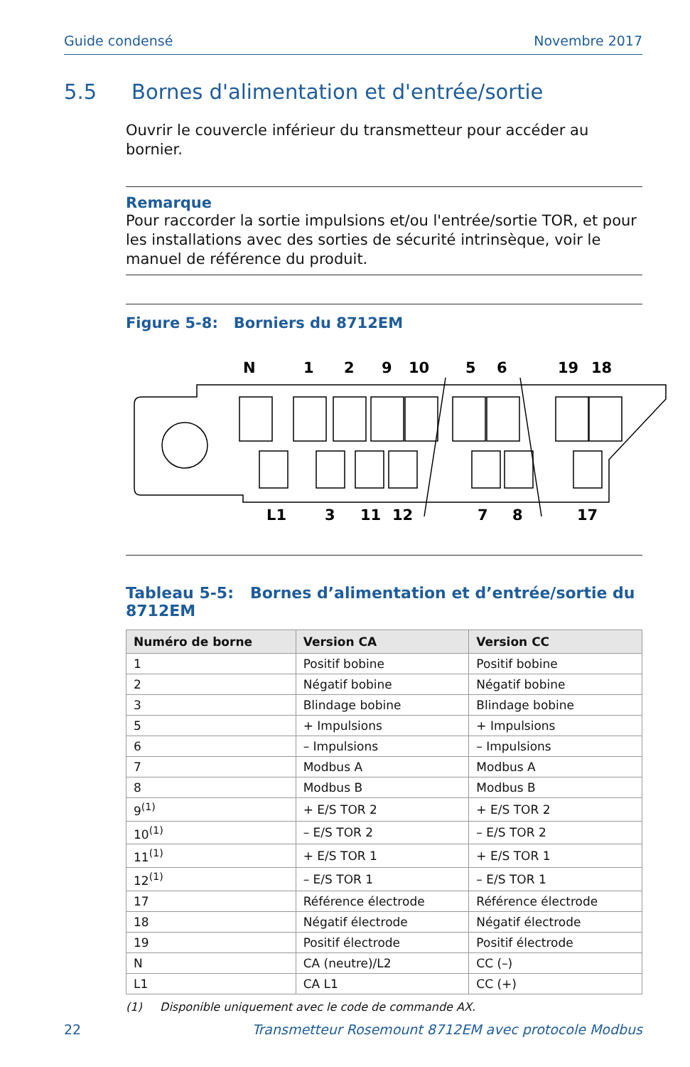Guide condensé Novembre 2017
5.5 Bornes d'alimentation et d'entrée/sortie
Ouvrir le couvercle inférieur du transmetteur pour accéder au bornier.
Remarque
Pour raccorder la sortie impulsions et/ou l'entrée/sortie TOR, et pour les installations avec des sorties de sécurité intrinsèque, voir le manuel de référence du produit.
Figure 5-8: Borniers du 8712EM
N
1
2
9
10
5
6
19
18
L1
3
11
12
7
8
17
Tableau 5-5: Bornes d’alimentation et d’entrée/sortie du 8712EM
| Numéro de borne | Version CA | Version CC |
| --- | --- | --- |
| 1 | Positif bobine | Positif bobine |
| 2 | Négatif bobine | Négatif bobine |
| 3 | Blindage bobine | Blindage bobine |
| 5 | + Impulsions | + Impulsions |
| 6 | – Impulsions | – Impulsions |
| 7 | Modbus A | Modbus A |
| 8 | Modbus B | Modbus B |
| 9<sup>(1)</sup> | + E/S TOR 2 | + E/S TOR 2 |
| 10<sup>(1)</sup> | – E/S TOR 2 | – E/S TOR 2 |
| 11<sup>(1)</sup> | + E/S TOR 1 | + E/S TOR 1 |
| 12<sup>(1)</sup> | – E/S TOR 1 | – E/S TOR 1 |
| 17 | Référence électrode | Référence électrode |
| 18 | Négatif électrode | Négatif électrode |
| 19 | Positif électrode | Positif électrode |
| N | CA (neutre)/L2 | CC (–) |
| L1 | CA L1 | CC (+) |
(1) Disponible uniquement avec le code de commande AX.
22 Transmetteur Rosemount 8712EM avec protocole Modbus